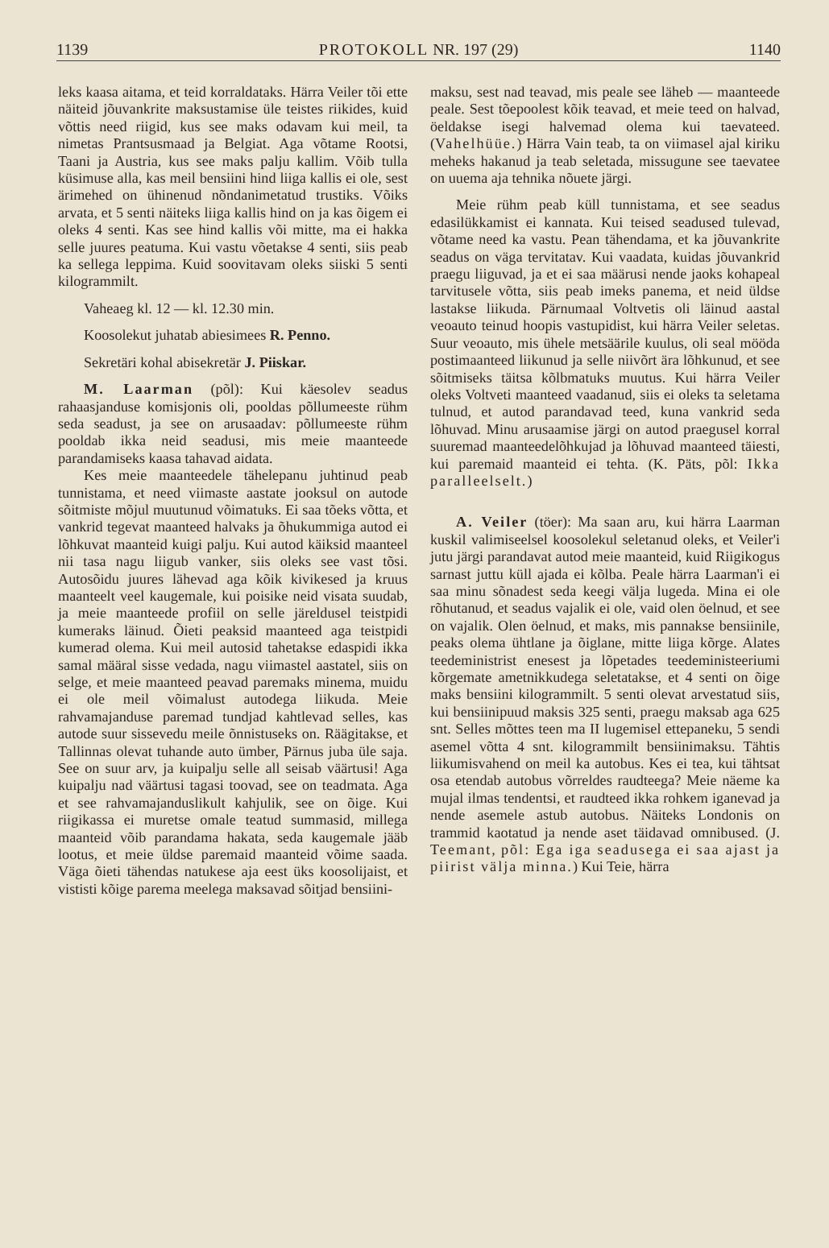1139 PROTOKOLL NR. 197 (29) 1140
leks kaasa aitama, et teid korraldataks. Härra Veiler tõi ette näiteid jõuvankrite maksustamise üle teistes riikides, kuid võttis need riigid, kus see maks odavam kui meil, ta nimetas Prantsusmaad ja Belgiat. Aga võtame Rootsi, Taani ja Austria, kus see maks palju kallim. Võib tulla küsimuse alla, kas meil bensiini hind liiga kallis ei ole, sest ärimehed on ühinenud nõndanimetatud trustiks. Võiks arvata, et 5 senti näiteks liiga kallis hind on ja kas õigem ei oleks 4 senti. Kas see hind kallis või mitte, ma ei hakka selle juures peatuma. Kui vastu võetakse 4 senti, siis peab ka sellega leppima. Kuid soovitavam oleks siiski 5 senti kilogrammilt.
Vaheaeg kl. 12 — kl. 12.30 min.
Koosolekut juhatab abiesimees R. Penno.
Sekretäri kohal abisekretär J. Piiskar.
M. Laarman (põl): Kui käesolev seadus rahaasjanduse komisjonis oli, pooldas põllumeeste rühm seda seadust, ja see on arusaadav: põllumeeste rühm pooldab ikka neid seadusi, mis meie maanteede parandamiseks kaasa tahavad aidata.
Kes meie maanteedele tähelepanu juhtinud peab tunnistama, et need viimaste aastate jooksul on autode sõitmiste mõjul muutunud võimatuks. Ei saa tõeks võtta, et vankrid tegevat maanteed halvaks ja õhukummiga autod ei lõhkuvat maanteid kuigi palju. Kui autod käiksid maanteel nii tasa nagu liigub vanker, siis oleks see vast tõsi. Autosõidu juures lähevad aga kõik kivikesed ja kruus maanteelt veel kaugemale, kui poisike neid visata suudab, ja meie maanteede profiil on selle järeldusel teistpidi kumeraks läinud. Õieti peaksid maanteed aga teistpidi kumerad olema. Kui meil autosid tahetakse edaspidi ikka samal määral sisse vedada, nagu viimastel aastatel, siis on selge, et meie maanteed peavad paremaks minema, muidu ei ole meil võimalust autodega liikuda. Meie rahvamajanduse paremad tundjad kahtlevad selles, kas autode suur sissevedu meile õnnistuseks on. Räägitakse, et Tallinnas olevat tuhande auto ümber, Pärnus juba üle saja. See on suur arv, ja kuipalju selle all seisab väärtusi! Aga kuipalju nad väärtusi tagasi toovad, see on teadmata. Aga et see rahvamajanduslikult kahjulik, see on õige. Kui riigikassa ei muretse omale teatud summasid, millega maanteid võib parandama hakata, seda kaugemale jääb lootus, et meie üldse paremaid maanteid võime saada. Väga õieti tähendas natukese aja eest üks koosolijaist, et vististi kõige parema meelega maksavad sõitjad bensiini-
maksu, sest nad teavad, mis peale see läheb — maanteede peale. Sest tõepoolest kõik teavad, et meie teed on halvad, öeldakse isegi halvemad olema kui taevateed. (Vahelhüüe.) Härra Vain teab, ta on viimasel ajal kiriku meheks hakanud ja teab seletada, missugune see taevatee on uuema aja tehnika nõuete järgi.
Meie rühm peab küll tunnistama, et see seadus edasilükkamist ei kannata. Kui teised seadused tulevad, võtame need ka vastu. Pean tähendama, et ka jõuvankrite seadus on väga tervitatav. Kui vaadata, kuidas jõuvankrid praegu liiguvad, ja et ei saa määrusi nende jaoks kohapeal tarvitusele võtta, siis peab imeks panema, et neid üldse lastakse liikuda. Pärnumaal Voltvetis oli läinud aastal veoauto teinud hoopis vastupidist, kui härra Veiler seletas. Suur veoauto, mis ühele metsäärile kuulus, oli seal mööda postimaanteed liikunud ja selle niivõrt ära lõhkunud, et see sõitmiseks täitsa kõlbmatuks muutus. Kui härra Veiler oleks Voltveti maanteed vaadanud, siis ei oleks ta seletama tulnud, et autod parandavad teed, kuna vankrid seda lõhuvad. Minu arusaamise järgi on autod praegusel korral suuremad maanteedelõhkujad ja lõhuvad maanteed täiesti, kui paremaid maanteid ei tehta. (K. Päts, põl: Ikka paralleelselt.)
A. Veiler (töer): Ma saan aru, kui härra Laarman kuskil valimiseelsel koosolekul seletanud oleks, et Veiler'i jutu järgi parandavat autod meie maanteid, kuid Riigikogus sarnast juttu küll ajada ei kõlba. Peale härra Laarman'i ei saa minu sõnadest seda keegi välja lugeda. Mina ei ole rõhutanud, et seadus vajalik ei ole, vaid olen öelnud, et see on vajalik. Olen öelnud, et maks, mis pannakse bensiinile, peaks olema ühtlane ja õiglane, mitte liiga kõrge. Alates teedeministrist enesest ja lõpetades teedeministeeriumi kõrgemate ametnikkudega seletatakse, et 4 senti on õige maks bensiini kilogrammilt. 5 senti olevat arvestatud siis, kui bensiinipuud maksis 325 senti, praegu maksab aga 625 snt. Selles mõttes teen ma II lugemisel ettepaneku, 5 sendi asemel võtta 4 snt. kilogrammilt bensiinimaksu. Tähtis liikumisvahend on meil ka autobus. Kes ei tea, kui tähtsat osa etendab autobus võrreldes raudteega? Meie näeme ka mujal ilmas tendentsi, et raudteed ikka rohkem iganevad ja nende asemele astub autobus. Näiteks Londonis on trammid kaotatud ja nende aset täidavad omnibused. (J. Teemant, põl: Ega iga seadusega ei saa ajast ja piirist välja minna.) Kui Teie, härra